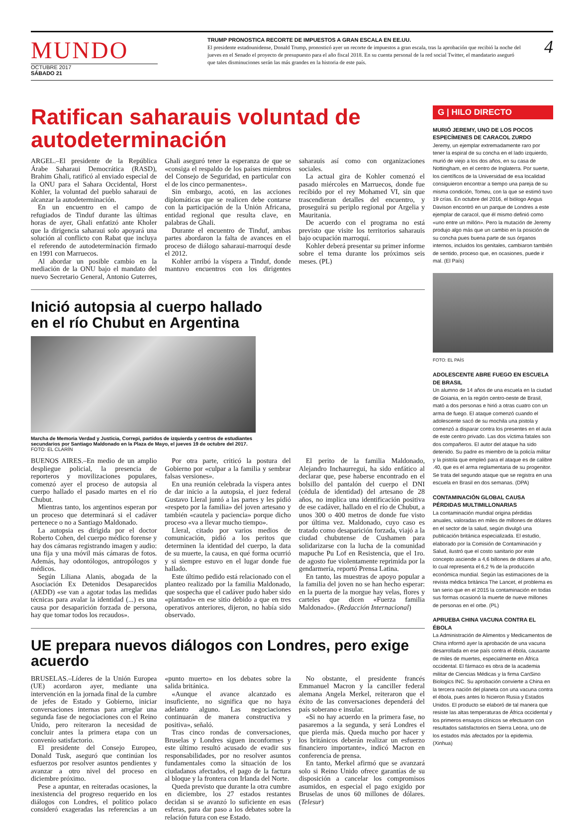MUNDO
OCTUBRE 2017
SÁBADO 21
TRUMP PRONOSTICA RECORTE DE IMPUESTOS A GRAN ESCALA EN EE.UU.
El presidente estadounidense, Donald Trump, pronosticó ayer un recorte de impuestos a gran escala, tras la aprobación que recibió la noche del jueves en el Senado el proyecto de presupuesto para el año fiscal 2018. En su cuenta personal de la red social Twitter, el mandatario aseguró que tales disminuciones serán las más grandes en la historia de este país.
4
Ratifican saharauis voluntad de autodeterminación
ARGEL.–El presidente de la República Árabe Saharaui Democrática (RASD), Brahim Ghali, ratificó al enviado especial de la ONU para el Sahara Occidental, Horst Kohler, la voluntad del pueblo saharaui de alcanzar la autodeterminación.
En un encuentro en el campo de refugiados de Tinduf durante las últimas horas de ayer, Ghali enfatizó ante Kholer que la dirigencia saharaui solo apoyará una solución al conflicto con Rabat que incluya el referendo de autodeterminación firmado en 1991 con Marruecos.
Al abordar un posible cambio en la mediación de la ONU bajo el mandato del nuevo Secretario General, Antonio Guterres, Ghali aseguró tener la esperanza de que se «consiga el respaldo de los países miembros del Consejo de Seguridad, en particular con el de los cinco permanentes».
Sin embargo, acotó, en las acciones diplomáticas que se realicen debe contarse con la participación de la Unión Africana, entidad regional que resulta clave, en palabras de Ghali.
Durante el encuentro de Tinduf, ambas partes abordaron la falta de avances en el proceso de diálogo saharaui-marroquí desde el 2012.
Kohler arribó la víspera a Tinduf, donde mantuvo encuentros con los dirigentes saharauis así como con organizaciones sociales.
La actual gira de Kohler comenzó el pasado miércoles en Marruecos, donde fue recibido por el rey Mohamed VI, sin que trascendieran detalles del encuentro, y proseguirá su periplo regional por Argelia y Mauritania.
De acuerdo con el programa no está previsto que visite los territorios saharauis bajo ocupación marroquí.
Kohler deberá presentar su primer informe sobre el tema durante los próximos seis meses. (PL)
Inició autopsia al cuerpo hallado
en el río Chubut en Argentina
Marcha de Memoria Verdad y Justicia, Correpi, partidos de izquierda y centros de estudiantes secundarios por Santiago Maldonado en la Plaza de Mayo, el jueves 19 de octubre del 2017. FOTO: EL CLARÍN
BUENOS AIRES.–En medio de un amplio despliegue policial, la presencia de reporteros y movilizaciones populares, comenzó ayer el proceso de autopsia al cuerpo hallado el pasado martes en el río Chubut.
Mientras tanto, los argentinos esperan por un proceso que determinará si el cadáver pertenece o no a Santiago Maldonado.
La autopsia es dirigida por el doctor Roberto Cohen, del cuerpo médico forense y hay dos cámaras registrando imagen y audio: una fija y una móvil más cámaras de fotos. Además, hay odontólogos, antropólogos y médicos.
Según Liliana Alanis, abogada de la Asociación Ex Detenidos Desaparecidos (AEDD) «se van a agotar todas las medidas técnicas para avalar la identidad (...) es una causa por desaparición forzada de persona, hay que tomar todos los recaudos».
Por otra parte, criticó la postura del Gobierno por «culpar a la familia y sembrar falsas versiones».
En una reunión celebrada la víspera antes de dar inicio a la autopsia, el juez federal Gustavo Lleral juntó a las partes y les pidió «respeto por la familia» del joven artesano y también «cautela y paciencia» porque dicho proceso «va a llevar mucho tiempo».
Lleral, citado por varios medios de comunicación, pidió a los peritos que determinen la identidad del cuerpo, la data de su muerte, la causa, en qué forma ocurrió y si siempre estuvo en el lugar donde fue hallado.
Este último pedido está relacionado con el planteo realizado por la familia Maldonado, que sospecha que el cadáver pudo haber sido «plantado» en ese sitio debido a que en tres operativos anteriores, dijeron, no había sido observado.
El perito de la familia Maldonado, Alejandro Inchaurregui, ha sido enfático al declarar que, pese haberse encontrado en el bolsillo del pantalón del cuerpo el DNI (cédula de identidad) del artesano de 28 años, no implica una identificación positiva de ese cadáver, hallado en el río de Chubut, a unos 300 o 400 metros de donde fue visto por última vez. Maldonado, cuyo caso es tratado como desaparición forzada, viajó a la ciudad chubutense de Cushamen para solidarizarse con la lucha de la comunidad mapuche Pu Lof en Resistencia, que el 1ro. de agosto fue violentamente reprimida por la gendarmería, reportó Prensa Latina.
En tanto, las muestras de apoyo popular a la familia del joven no se han hecho esperar: en la puerta de la morgue hay velas, flores y carteles que dicen «Fuerza familia Maldonado». (Redacción Internacional)
UE prepara nuevos diálogos con Londres, pero exige acuerdo
BRUSELAS.–Líderes de la Unión Europea (UE) acordaron ayer, mediante una intervención en la jornada final de la cumbre de jefes de Estado y Gobierno, iniciar conversaciones internas para arreglar una segunda fase de negociaciones con el Reino Unido, pero reiteraron la necesidad de concluir antes la primera etapa con un convenio satisfactorio.
El presidente del Consejo Europeo, Donald Tusk, aseguró que continúan los esfuerzos por resolver asuntos pendientes y avanzar a otro nivel del proceso en diciembre próximo.
Pese a apuntar, en reiteradas ocasiones, la inexistencia del progreso requerido en los diálogos con Londres, el político polaco consideró exageradas las referencias a un «punto muerto» en los debates sobre la salida británica.
«Aunque el avance alcanzado es insuficiente, no significa que no haya adelanto alguno. Las negociaciones continuarán de manera constructiva y positiva», señaló.
Tras cinco rondas de conversaciones, Bruselas y Londres siguen inconformes y este último resultó acusado de evadir sus responsabilidades, por no resolver asuntos fundamentales como la situación de los ciudadanos afectados, el pago de la factura al bloque y la frontera con Irlanda del Norte.
Queda previsto que durante la otra cumbre en diciembre, los 27 estados restantes decidan si se avanzó lo suficiente en esas esferas, para dar paso a los debates sobre la relación futura con ese Estado.
No obstante, el presidente francés Emmanuel Macron y la canciller federal alemana Angela Merkel, reiteraron que el éxito de las conversaciones dependerá del país soberano e insular.
«Si no hay acuerdo en la primera fase, no pasaremos a la segunda, y será Londres el que pierda más. Queda mucho por hacer y los británicos deberán realizar un esfuerzo financiero importante», indicó Macron en conferencia de prensa.
En tanto, Merkel afirmó que se avanzará solo si Reino Unido ofrece garantías de su disposición a cancelar los compromisos asumidos, en especial el pago exigido por Bruselas de unos 60 millones de dólares. (Telesur)
G | HILO DIRECTO
MURIÓ JEREMY, UNO DE LOS POCOS ESPECÍMENES DE CARACOL ZURDO
Jeremy, un ejemplar extremadamente raro por tener la espiral de su concha en el lado izquierdo, murió de viejo a los dos años, en su casa de Nottingham, en el centro de Inglaterra. Por suerte, los científicos de la Universidad de esa localidad consiguieron encontrar a tiempo una pareja de su misma condición, Tomeu, con la que se estimó tuvo 19 crías. En octubre del 2016, el biólogo Angus Davison encontró en un parque de Londres a este ejemplar de caracol, que él mismo definió como «uno entre un millón». Pero la mutación de Jeremy produjo algo más que un cambio en la posición de su concha pues buena parte de sus órganos internos, incluidos los genitales, cambiaron también de sentido, proceso que, en ocasiones, puede ir mal. (El País)
FOTO: EL PAÍS
ADOLESCENTE ABRE FUEGO EN ESCUELA DE BRASIL
Un alumno de 14 años de una escuela en la ciudad de Goiania, en la región centro-oeste de Brasil, mató a dos personas e hirió a otras cuatro con un arma de fuego. El ataque comenzó cuando el adolescente sacó de su mochila una pistola y comenzó a disparar contra los presentes en el aula de este centro privado. Las dos víctima fatales son dos compañeros. El autor del ataque ha sido detenido. Su padre es miembro de la policía militar y la pistola que empleó para el ataque es de calibre .40, que es el arma reglamentaria de su progenitor. Se trata del segundo ataque que se registra en una escuela en Brasil en dos semanas. (DPA)
CONTAMINACIÓN GLOBAL CAUSA PÉRDIDAS MULTIMILLONARIAS
La contaminación mundial origina pérdidas anuales, valoradas en miles de millones de dólares en el sector de la salud, según divulgó una publicación británica especializada. El estudio, elaborado por la Comisión de Contaminación y Salud, ilustró que el costo sanitario por este concepto asciende a 4,6 billones de dólares al año, lo cual representa el 6,2 % de la producción económica mundial. Según las estimaciones de la revista médica británica The Lancet, el problema es tan serio que en el 2015 la contaminación en todas sus formas ocasionó la muerte de nueve millones de personas en el orbe. (PL)
APRUEBA CHINA VACUNA CONTRA EL ÉBOLA
La Administración de Alimentos y Medicamentos de China informó ayer la aprobación de una vacuna desarrollada en ese país contra el ébola, causante de miles de muertes, especialmente en África occidental. El fármaco es obra de la academia militar de Ciencias Médicas y la firma CanSino Biologics INC. Su aprobación convierte a China en la tercera nación del planeta con una vacuna contra el ébola, pues antes lo hicieron Rusia y Estados Unidos. El producto se elaboró de tal manera que resiste las altas temperaturas de África occidental y los primeros ensayos clínicos se efectuaron con resultados satisfactorios en Sierra Leona, uno de los estados más afectados por la epidemia. (Xinhua)